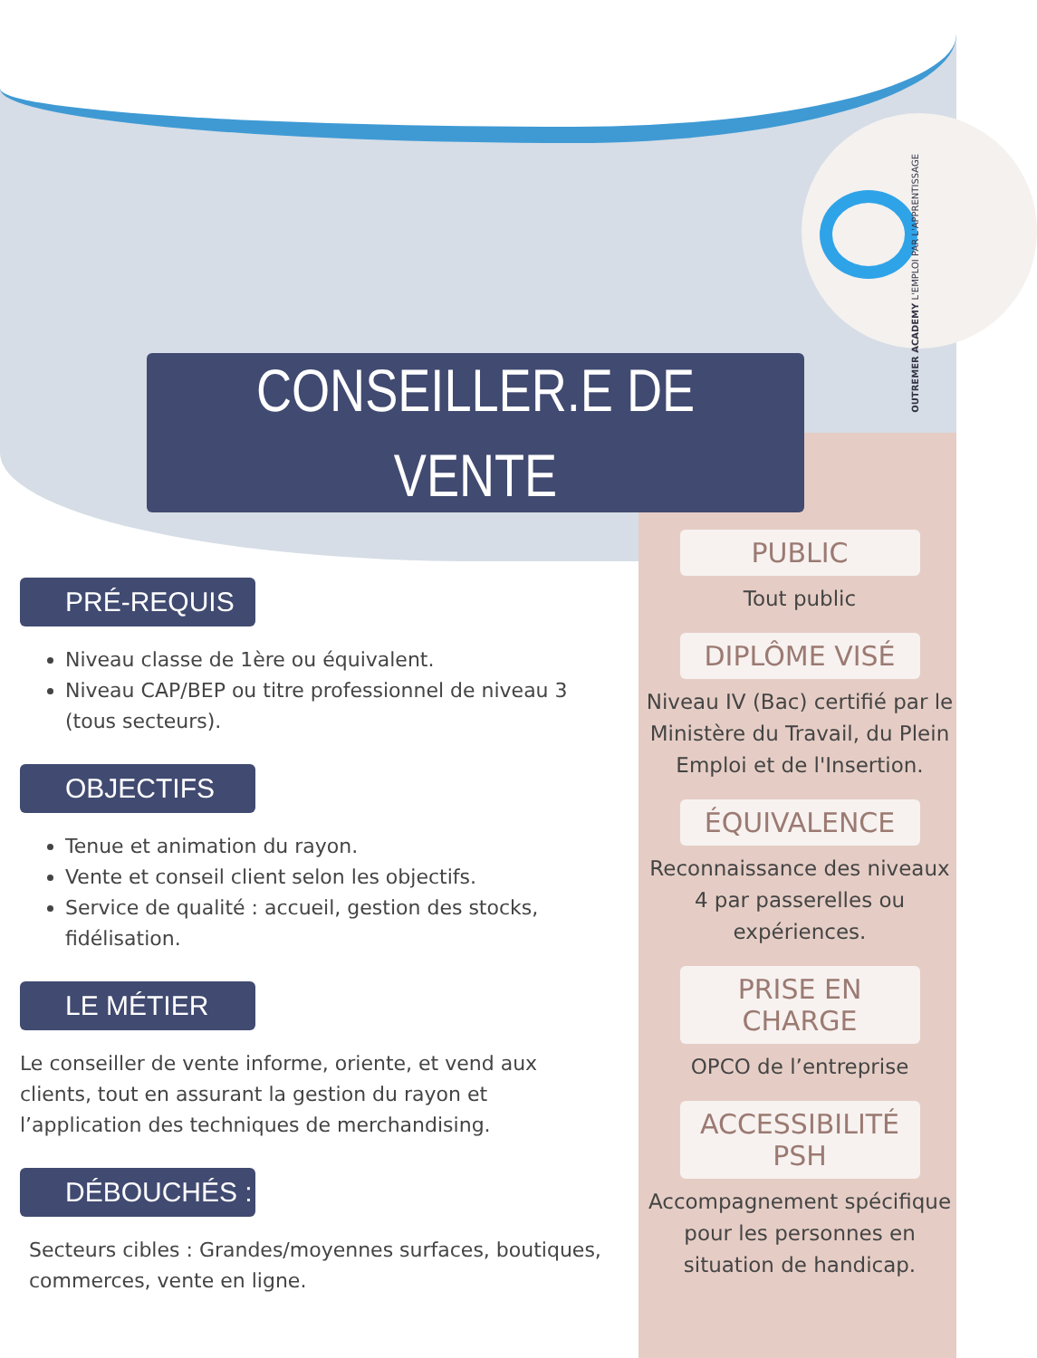OUTREMER ACADEMY L'EMPLOI PAR L'APPRENTISSAGE
CONSEILLER.E DE
VENTE
PRÉ-REQUIS
Niveau classe de 1ère ou équivalent.
Niveau CAP/BEP ou titre professionnel de niveau 3 (tous secteurs).
OBJECTIFS
Tenue et animation du rayon.
Vente et conseil client selon les objectifs.
Service de qualité : accueil, gestion des stocks, fidélisation.
LE MÉTIER
Le conseiller de vente informe, oriente, et vend aux clients, tout en assurant la gestion du rayon et l’application des techniques de merchandising.
DÉBOUCHÉS :
Secteurs cibles : Grandes/moyennes surfaces, boutiques, commerces, vente en ligne.
PUBLIC
Tout public
DIPLÔME VISÉ
Niveau IV (Bac) certifié par le Ministère du Travail, du Plein Emploi et de l'Insertion.
ÉQUIVALENCE
Reconnaissance des niveaux 4 par passerelles ou expériences.
PRISE EN CHARGE
OPCO de l’entreprise
ACCESSIBILITÉ PSH
Accompagnement spécifique pour les personnes en situation de handicap.